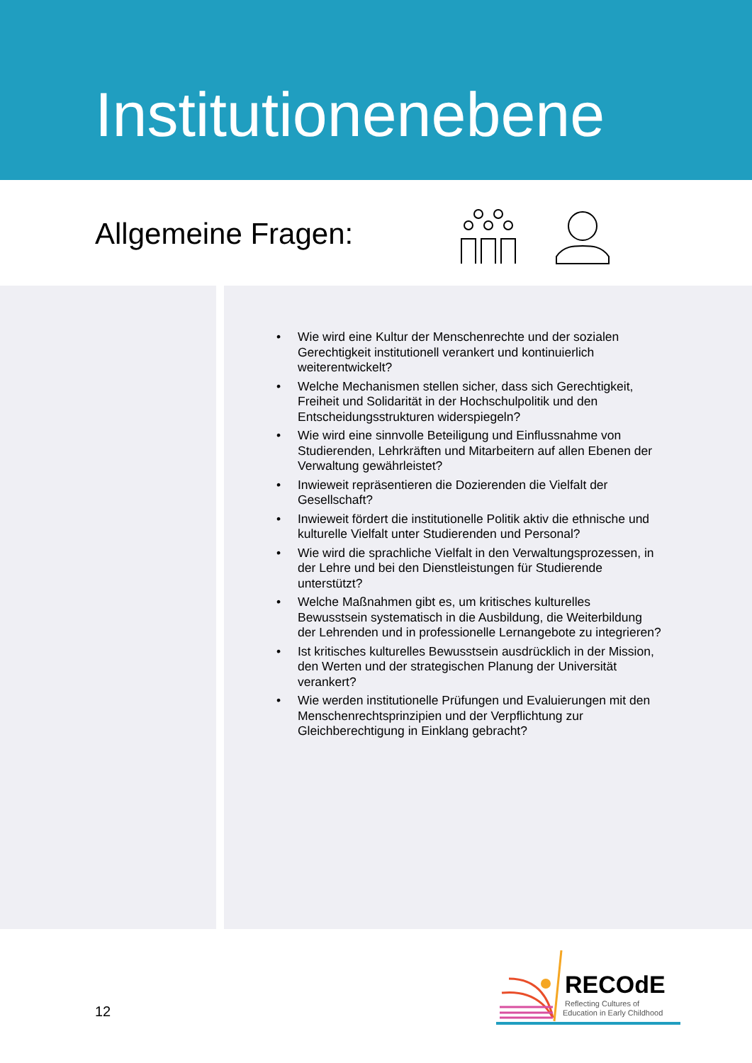Institutionenebene
Allgemeine Fragen:
• Wie wird eine Kultur der Menschenrechte und der sozialen Gerechtigkeit institutionell verankert und kontinuierlich weiterentwickelt?
• Welche Mechanismen stellen sicher, dass sich Gerechtigkeit, Freiheit und Solidarität in der Hochschulpolitik und den Entscheidungsstrukturen widerspiegeln?
• Wie wird eine sinnvolle Beteiligung und Einflussnahme von Studierenden, Lehrkräften und Mitarbeitern auf allen Ebenen der Verwaltung gewährleistet?
• Inwieweit repräsentieren die Dozierenden die Vielfalt der Gesellschaft?
• Inwieweit fördert die institutionelle Politik aktiv die ethnische und kulturelle Vielfalt unter Studierenden und Personal?
• Wie wird die sprachliche Vielfalt in den Verwaltungsprozessen, in der Lehre und bei den Dienstleistungen für Studierende unterstützt?
• Welche Maßnahmen gibt es, um kritisches kulturelles Bewusstsein systematisch in die Ausbildung, die Weiterbildung der Lehrenden und in professionelle Lernangebote zu integrieren?
• Ist kritisches kulturelles Bewusstsein ausdrücklich in der Mission, den Werten und der strategischen Planung der Universität verankert?
• Wie werden institutionelle Prüfungen und Evaluierungen mit den Menschenrechtsprinzipien und der Verpflichtung zur Gleichberechtigung in Einklang gebracht?
12
RECOdE
Reflecting Cultures of
Education in Early Childhood